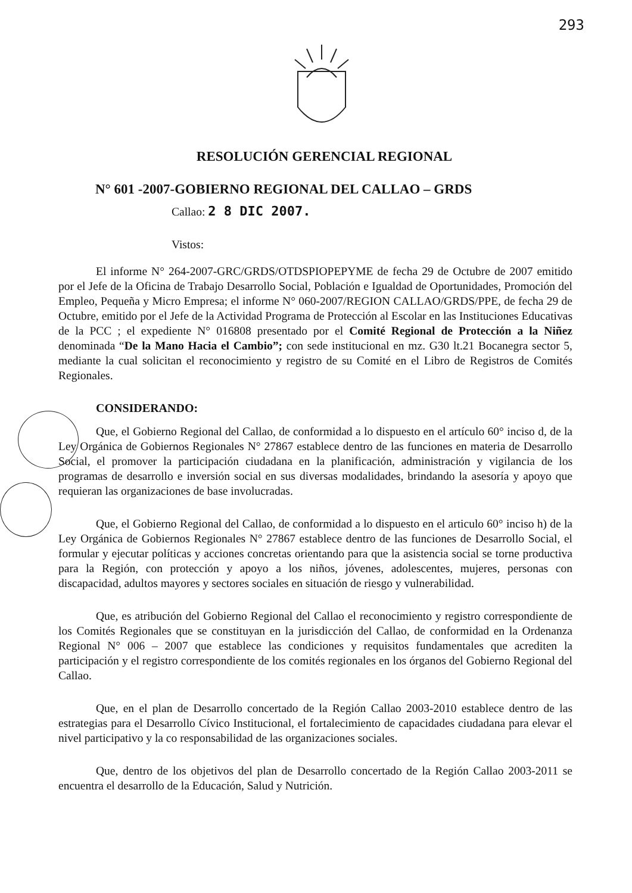293
RESOLUCIÓN GERENCIAL REGIONAL
N° 601 -2007-GOBIERNO REGIONAL DEL CALLAO – GRDS
Callao: 2 8 DIC 2007.
Vistos:
El informe N° 264-2007-GRC/GRDS/OTDSPIOPEPYME de fecha 29 de Octubre de 2007 emitido por el Jefe de la Oficina de Trabajo Desarrollo Social, Población e Igualdad de Oportunidades, Promoción del Empleo, Pequeña y Micro Empresa; el informe N° 060-2007/REGION CALLAO/GRDS/PPE, de fecha 29 de Octubre, emitido por el Jefe de la Actividad Programa de Protección al Escolar en las Instituciones Educativas de la PCC ; el expediente N° 016808 presentado por el Comité Regional de Protección a la Niñez denominada “De la Mano Hacia el Cambio”; con sede institucional en mz. G30 lt.21 Bocanegra sector 5, mediante la cual solicitan el reconocimiento y registro de su Comité en el Libro de Registros de Comités Regionales.
CONSIDERANDO:
Que, el Gobierno Regional del Callao, de conformidad a lo dispuesto en el artículo 60° inciso d, de la Ley Orgánica de Gobiernos Regionales N° 27867 establece dentro de las funciones en materia de Desarrollo Social, el promover la participación ciudadana en la planificación, administración y vigilancia de los programas de desarrollo e inversión social en sus diversas modalidades, brindando la asesoría y apoyo que requieran las organizaciones de base involucradas.
Que, el Gobierno Regional del Callao, de conformidad a lo dispuesto en el articulo 60° inciso h) de la Ley Orgánica de Gobiernos Regionales N° 27867 establece dentro de las funciones de Desarrollo Social, el formular y ejecutar políticas y acciones concretas orientando para que la asistencia social se torne productiva para la Región, con protección y apoyo a los niños, jóvenes, adolescentes, mujeres, personas con discapacidad, adultos mayores y sectores sociales en situación de riesgo y vulnerabilidad.
Que, es atribución del Gobierno Regional del Callao el reconocimiento y registro correspondiente de los Comités Regionales que se constituyan en la jurisdicción del Callao, de conformidad en la Ordenanza Regional N° 006 – 2007 que establece las condiciones y requisitos fundamentales que acrediten la participación y el registro correspondiente de los comités regionales en los órganos del Gobierno Regional del Callao.
Que, en el plan de Desarrollo concertado de la Región Callao 2003-2010 establece dentro de las estrategias para el Desarrollo Cívico Institucional, el fortalecimiento de capacidades ciudadana para elevar el nivel participativo y la co responsabilidad de las organizaciones sociales.
Que, dentro de los objetivos del plan de Desarrollo concertado de la Región Callao 2003-2011 se encuentra el desarrollo de la Educación, Salud y Nutrición.